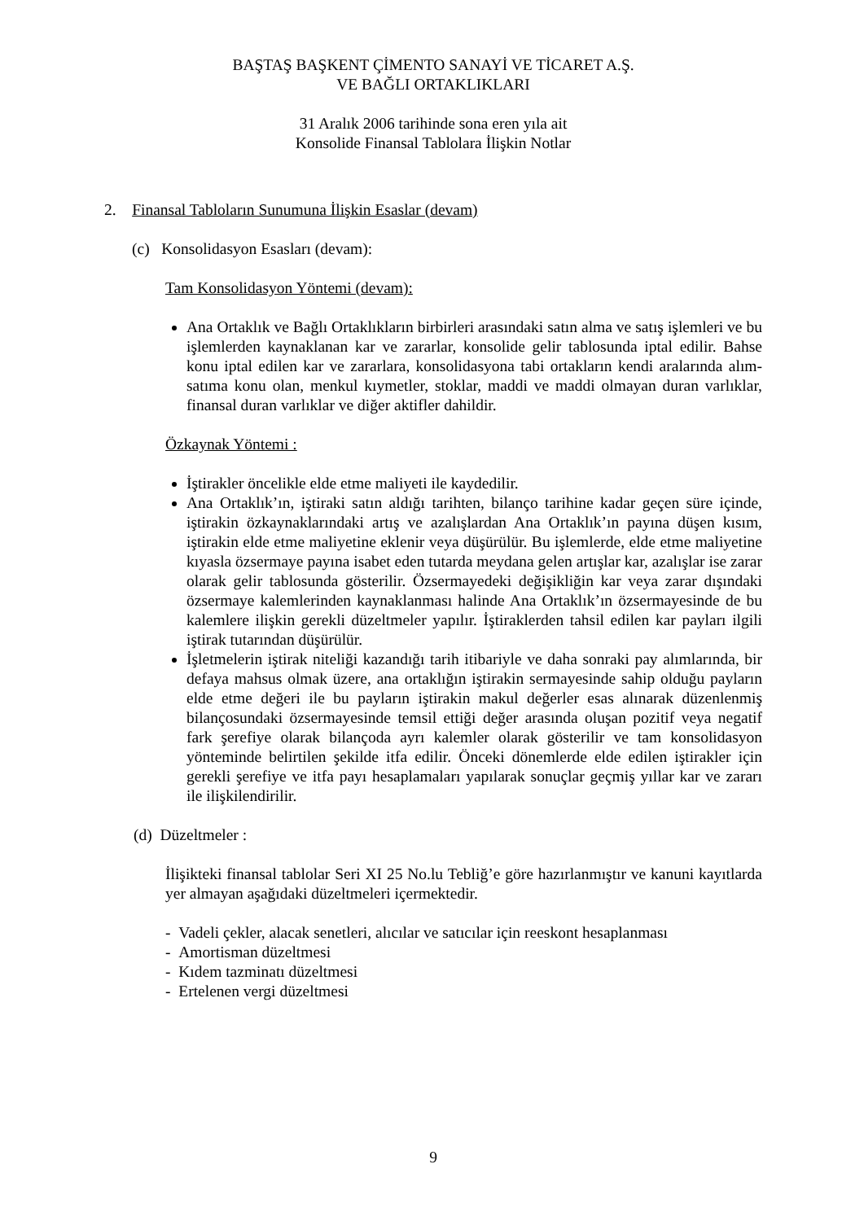BAŞTAŞ BAŞKENT ÇİMENTO SANAYİ VE TİCARET A.Ş.
VE BAĞLI ORTAKLIKLARI
31 Aralık 2006 tarihinde sona eren yıla ait
Konsolide Finansal Tablolara İlişkin Notlar
2. Finansal Tabloların Sunumuna İlişkin Esaslar (devam)
(c) Konsolidasyon Esasları (devam):
Tam Konsolidasyon Yöntemi (devam):
Ana Ortaklık ve Bağlı Ortaklıkların birbirleri arasındaki satın alma ve satış işlemleri ve bu işlemlerden kaynaklanan kar ve zararlar, konsolide gelir tablosunda iptal edilir. Bahse konu iptal edilen kar ve zararlara, konsolidasyona tabi ortakların kendi aralarında alım-satıma konu olan, menkul kıymetler, stoklar, maddi ve maddi olmayan duran varlıklar, finansal duran varlıklar ve diğer aktifler dahildir.
Özkaynak Yöntemi :
İştirakler öncelikle elde etme maliyeti ile kaydedilir.
Ana Ortaklık’ın, iştiraki satın aldığı tarihten, bilanço tarihine kadar geçen süre içinde, iştirakin özkaynaklarındaki artış ve azalışlardan Ana Ortaklık’ın payına düşen kısım, iştirakin elde etme maliyetine eklenir veya düşürülür. Bu işlemlerde, elde etme maliyetine kıyasla özsermaye payına isabet eden tutarda meydana gelen artışlar kar, azalışlar ise zarar olarak gelir tablosunda gösterilir. Özsermayedeki değişikliğin kar veya zarar dışındaki özsermaye kalemlerinden kaynaklanması halinde Ana Ortaklık’ın özsermayesinde de bu kalemlere ilişkin gerekli düzeltmeler yapılır. İştiraklerden tahsil edilen kar payları ilgili iştirak tutarından düşürülür.
İşletmelerin iştirak niteliği kazandığı tarih itibariyle ve daha sonraki pay alımlarında, bir defaya mahsus olmak üzere, ana ortaklığın iştirakin sermayesinde sahip olduğu payların elde etme değeri ile bu payların iştirakin makul değerler esas alınarak düzenlenmiş bilançosundaki özsermayesinde temsil ettiği değer arasında oluşan pozitif veya negatif fark şerefiye olarak bilançoda ayrı kalemler olarak gösterilir ve tam konsolidasyon yönteminde belirtilen şekilde itfa edilir. Önceki dönemlerde elde edilen iştirakler için gerekli şerefiye ve itfa payı hesaplamaları yapılarak sonuçlar geçmiş yıllar kar ve zararı ile ilişkilendirilir.
(d) Düzeltmeler :
İlişikteki finansal tablolar Seri XI 25 No.lu Tebliğ’e göre hazırlanmıştır ve kanuni kayıtlarda yer almayan aşağıdaki düzeltmeleri içermektedir.
- Vadeli çekler, alacak senetleri, alıcılar ve satıcılar için reeskont hesaplanması
- Amortisman düzeltmesi
- Kıdem tazminatı düzeltmesi
- Ertelenen vergi düzeltmesi
9